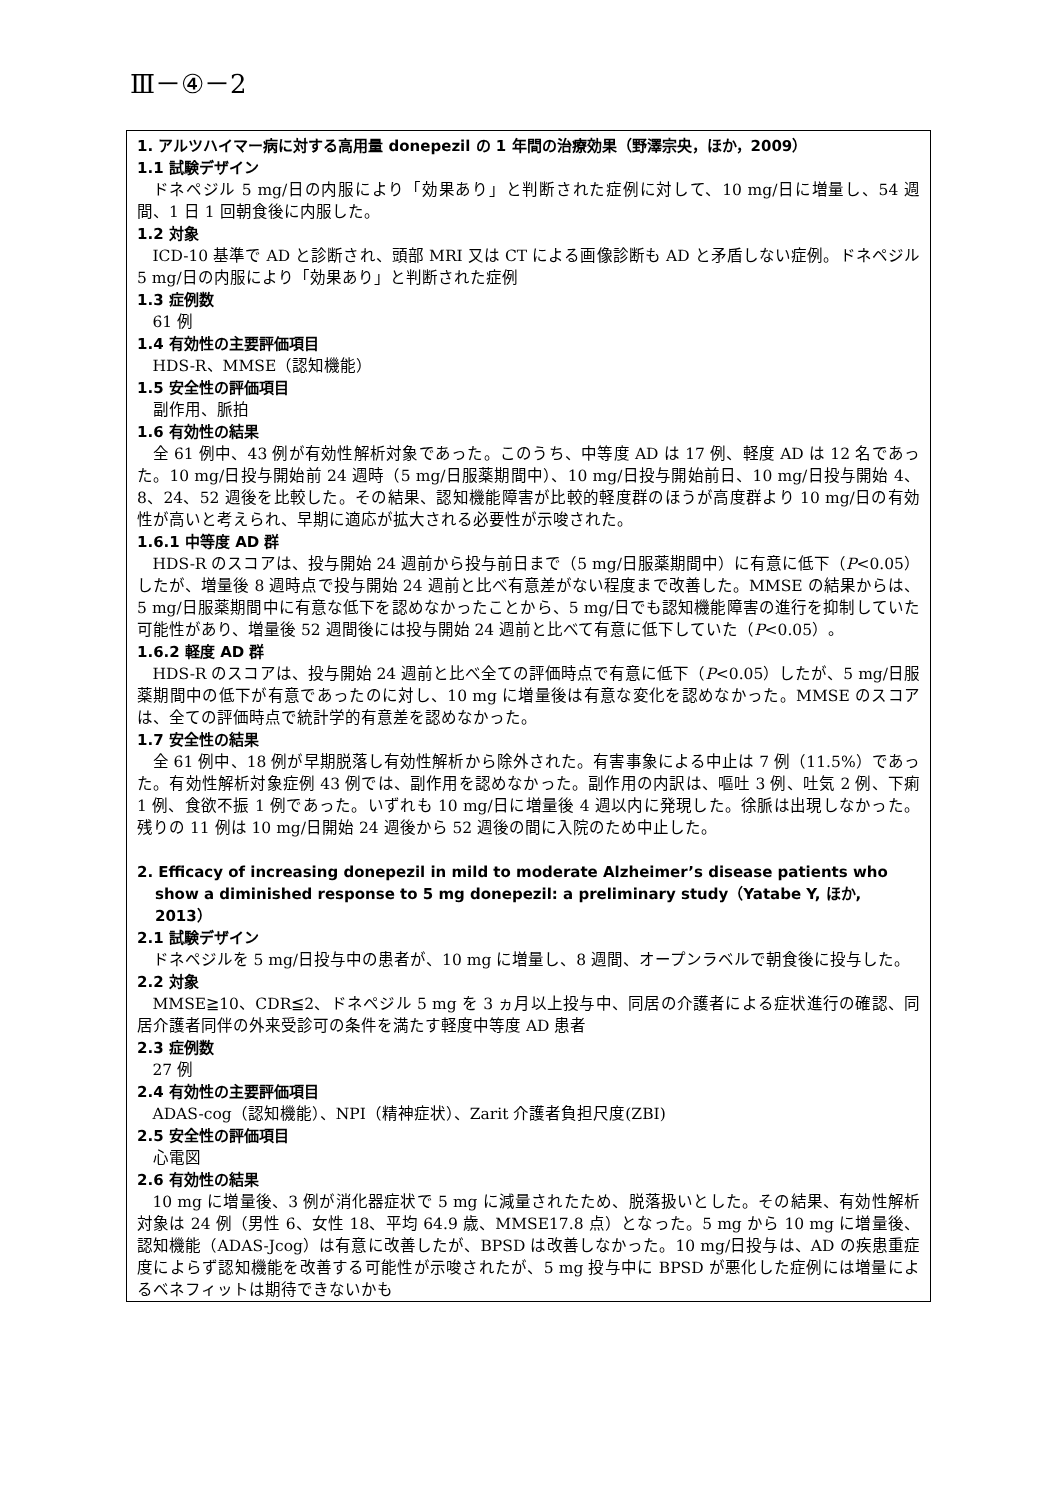Ⅲ－④－2
1. アルツハイマー病に対する高用量 donepezil の 1 年間の治療効果（野澤宗央，ほか，2009）
1.1 試験デザイン
ドネペジル 5 mg/日の内服により「効果あり」と判断された症例に対して、10 mg/日に増量し、54 週間、1 日 1 回朝食後に内服した。
1.2 対象
ICD-10 基準で AD と診断され、頭部 MRI 又は CT による画像診断も AD と矛盾しない症例。ドネペジル 5 mg/日の内服により「効果あり」と判断された症例
1.3 症例数
61 例
1.4 有効性の主要評価項目
HDS-R、MMSE（認知機能）
1.5 安全性の評価項目
副作用、脈拍
1.6 有効性の結果
全 61 例中、43 例が有効性解析対象であった。このうち、中等度 AD は 17 例、軽度 AD は 12 名であった。10 mg/日投与開始前 24 週時（5 mg/日服薬期間中）、10 mg/日投与開始前日、10 mg/日投与開始 4、8、24、52 週後を比較した。その結果、認知機能障害が比較的軽度群のほうが高度群より 10 mg/日の有効性が高いと考えられ、早期に適応が拡大される必要性が示唆された。
1.6.1 中等度 AD 群
HDS-R のスコアは、投与開始 24 週前から投与前日まで（5 mg/日服薬期間中）に有意に低下（P<0.05）したが、増量後 8 週時点で投与開始 24 週前と比べ有意差がない程度まで改善した。MMSE の結果からは、5 mg/日服薬期間中に有意な低下を認めなかったことから、5 mg/日でも認知機能障害の進行を抑制していた可能性があり、増量後 52 週間後には投与開始 24 週前と比べて有意に低下していた（P<0.05）。
1.6.2 軽度 AD 群
HDS-R のスコアは、投与開始 24 週前と比べ全ての評価時点で有意に低下（P<0.05）したが、5 mg/日服薬期間中の低下が有意であったのに対し、10 mg に増量後は有意な変化を認めなかった。MMSE のスコアは、全ての評価時点で統計学的有意差を認めなかった。
1.7 安全性の結果
全 61 例中、18 例が早期脱落し有効性解析から除外された。有害事象による中止は 7 例（11.5%）であった。有効性解析対象症例 43 例では、副作用を認めなかった。副作用の内訳は、嘔吐 3 例、吐気 2 例、下痢 1 例、食欲不振 1 例であった。いずれも 10 mg/日に増量後 4 週以内に発現した。徐脈は出現しなかった。残りの 11 例は 10 mg/日開始 24 週後から 52 週後の間に入院のため中止した。
2. Efficacy of increasing donepezil in mild to moderate Alzheimer’s disease patients who show a diminished response to 5 mg donepezil: a preliminary study（Yatabe Y, ほか, 2013）
2.1 試験デザイン
ドネペジルを 5 mg/日投与中の患者が、10 mg に増量し、8 週間、オープンラベルで朝食後に投与した。
2.2 対象
MMSE≧10、CDR≦2、ドネペジル 5 mg を 3 ヵ月以上投与中、同居の介護者による症状進行の確認、同居介護者同伴の外来受診可の条件を満たす軽度中等度 AD 患者
2.3 症例数
27 例
2.4 有効性の主要評価項目
ADAS-cog（認知機能）、NPI（精神症状）、Zarit 介護者負担尺度(ZBI)
2.5 安全性の評価項目
心電図
2.6 有効性の結果
10 mg に増量後、3 例が消化器症状で 5 mg に減量されたため、脱落扱いとした。その結果、有効性解析対象は 24 例（男性 6、女性 18、平均 64.9 歳、MMSE17.8 点）となった。5 mg から 10 mg に増量後、認知機能（ADAS-Jcog）は有意に改善したが、BPSD は改善しなかった。10 mg/日投与は、AD の疾患重症度によらず認知機能を改善する可能性が示唆されたが、5 mg 投与中に BPSD が悪化した症例には増量によるベネフィットは期待できないかも